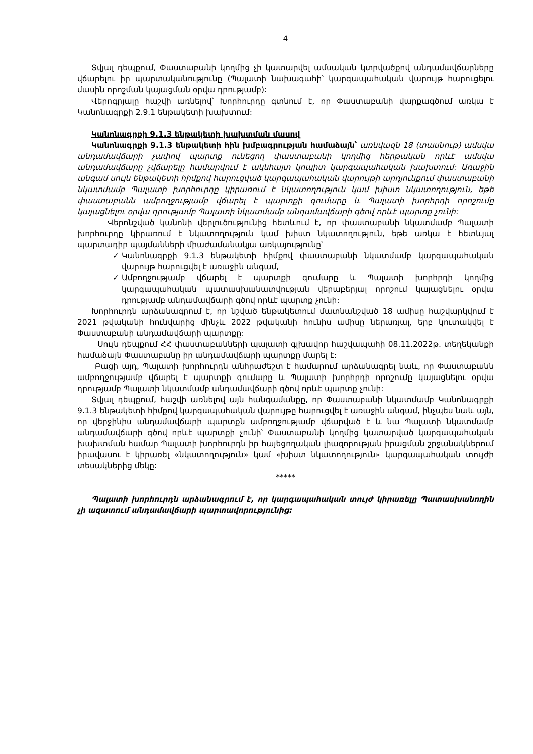4
Տվյալ դեպքում, Փաստաբանի կողմից չի կատարվել ամսական կտրվածքով անդամավճարները վճարելու իր պարտականությունը (Պալատի նախագահի՝ կարգապահական վարույթ հարուցելու մասին որոշման կայացման օրվա դրությամբ):
Վերոգրյալը հաշվի առնելով՝ Խորհուրդը գտնում է, որ Փաստաբանի վարքագծում առկա է Կանոնագրքի 2.9.1 ենթակետի խախտում:
Կանոնագրքի 9.1.3 ենթակետի խախտման մասով
Կանոնագրքի 9.1.3 ենթակետի հին խմբագրության համաձայն՝ առնվազն 18 (տասնութ) ամսվա անդամավճարի չափով պարտք ունեցող փաստաբանի կողմից հերթական որևէ ամսվա անդամավճարը չվճարելը համարվում է ակնհայտ կոպիտ կարգապահական խախտում: Առաջին անգամ սույն ենթակետի հիմքով հարուցված կարգապահական վարույթի արդյունքում փաստաբանի նկատմամբ Պալատի խորհուրդը կիրառում է նկատողություն կամ խիստ նկատողություն, եթե փաստաբանն ամբողջությամբ վճարել է պարտքի գումարը և Պալատի խորհրդի որոշումը կայացնելու օրվա դրությամբ Պալատի նկատմամբ անդամավճարի գծով որևէ պարտք չունի:
Վերոնշված կանոնի վերլուծությունից հետևում է, որ փաստաբանի նկատմամբ Պալատի խորհուրդը կիրառում է նկատողություն կամ խիստ նկատողություն, եթե առկա է հետևյալ պարտադիր պայմանների միաժամանակյա առկայությունը՝
✓ Կանոնագրքի 9.1.3 ենթակետի հիմքով փաստաբանի նկատմամբ կարգապահական վարույթ հարուցվել է առաջին անգամ,
✓ Ամբողջությամբ վճարել է պարտքի գումարը և Պալատի խորհրդի կողմից կարգապահական պատասխանատվության վերաբերյալ որոշում կայացնելու օրվա դրությամբ անդամավճարի գծով որևէ պարտք չունի:
Խորհուրդն արձանագրում է, որ նշված ենթակետում մատնանշված 18 ամիսը հաշվարկվում է 2021 թվականի հունվարից մինչև 2022 թվականի հունիս ամիսը ներառյալ, երբ կուտակվել է Փաստաբանի անդամավճարի պարտքը:
Սույն դեպքում ՀՀ փաստաբանների պալատի գլխավոր հաշվապահի 08.11.2022թ. տեղեկանքի համաձայն Փաստաբանը իր անդամավճարի պարտքը մարել է:
Բացի այդ, Պալատի խորհուրդն անհրաժեշտ է համարում արձանագրել նաև, որ Փաստաբանն ամբողջությամբ վճարել է պարտքի գումարը և Պալատի խորհրդի որոշումը կայացնելու օրվա դրությամբ Պալատի նկատմամբ անդամավճարի գծով որևէ պարտք չունի:
Տվյալ դեպքում, հաշվի առնելով այն հանգամանքը, որ Փաստաբանի նկատմամբ Կանոնագրքի 9.1.3 ենթակետի հիմքով կարգապահական վարույթը հարուցվել է առաջին անգամ, ինչպես նաև այն, որ վերջինիս անդամավճարի պարտքն ամբողջությամբ վճարված է և նա Պալատի նկատմամբ անդամավճարի գծով որևէ պարտքի չունի՝ Փաստաբանի կողմից կատարված կարգապահական խախտման համար Պալատի խորհուրդն իր հայեցողական լիազորության իրացման շրջանակներում իրավասու է կիրառել «նկատողություն» կամ «խիստ նկատողություն» կարգապահական տույժի տեսակներից մեկը:
*****
Պալատի խորհուրդն արձանագրում է, որ կարգապահական տույժ կիրառելը Պատասխանողին չի ազատում անդամավճարի պարտավորությունից: